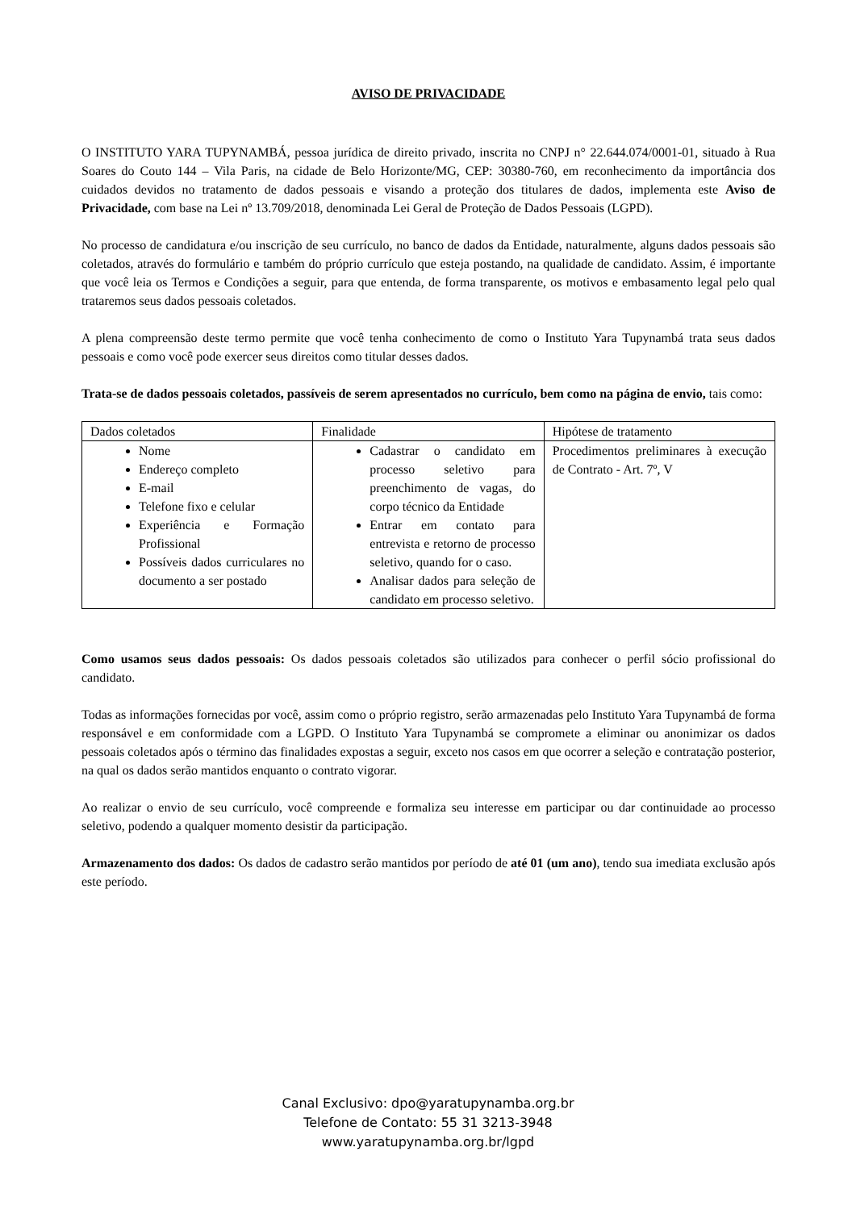AVISO DE PRIVACIDADE
O INSTITUTO YARA TUPYNAMBÁ, pessoa jurídica de direito privado, inscrita no CNPJ n° 22.644.074/0001-01, situado à Rua Soares do Couto 144 – Vila Paris, na cidade de Belo Horizonte/MG, CEP: 30380-760, em reconhecimento da importância dos cuidados devidos no tratamento de dados pessoais e visando a proteção dos titulares de dados, implementa este Aviso de Privacidade, com base na Lei nº 13.709/2018, denominada Lei Geral de Proteção de Dados Pessoais (LGPD).
No processo de candidatura e/ou inscrição de seu currículo, no banco de dados da Entidade, naturalmente, alguns dados pessoais são coletados, através do formulário e também do próprio currículo que esteja postando, na qualidade de candidato. Assim, é importante que você leia os Termos e Condições a seguir, para que entenda, de forma transparente, os motivos e embasamento legal pelo qual trataremos seus dados pessoais coletados.
A plena compreensão deste termo permite que você tenha conhecimento de como o Instituto Yara Tupynambá trata seus dados pessoais e como você pode exercer seus direitos como titular desses dados.
Trata-se de dados pessoais coletados, passíveis de serem apresentados no currículo, bem como na página de envio, tais como:
| Dados coletados | Finalidade | Hipótese de tratamento |
| Nome Endereço completo E-mail Telefone fixo e celular Experiência e Formação Profissional Possíveis dados curriculares no documento a ser postado | Cadastrar o candidato em processo seletivo para preenchimento de vagas, do corpo técnico da Entidade Entrar em contato para entrevista e retorno de processo seletivo, quando for o caso. Analisar dados para seleção de candidato em processo seletivo. | Procedimentos preliminares à execução de Contrato - Art. 7º, V |
Como usamos seus dados pessoais: Os dados pessoais coletados são utilizados para conhecer o perfil sócio profissional do candidato.
Todas as informações fornecidas por você, assim como o próprio registro, serão armazenadas pelo Instituto Yara Tupynambá de forma responsável e em conformidade com a LGPD. O Instituto Yara Tupynambá se compromete a eliminar ou anonimizar os dados pessoais coletados após o término das finalidades expostas a seguir, exceto nos casos em que ocorrer a seleção e contratação posterior, na qual os dados serão mantidos enquanto o contrato vigorar.
Ao realizar o envio de seu currículo, você compreende e formaliza seu interesse em participar ou dar continuidade ao processo seletivo, podendo a qualquer momento desistir da participação.
Armazenamento dos dados: Os dados de cadastro serão mantidos por período de até 01 (um ano), tendo sua imediata exclusão após este período.
Canal Exclusivo: dpo@yaratupynamba.org.br
Telefone de Contato: 55 31 3213-3948
www.yaratupynamba.org.br/lgpd